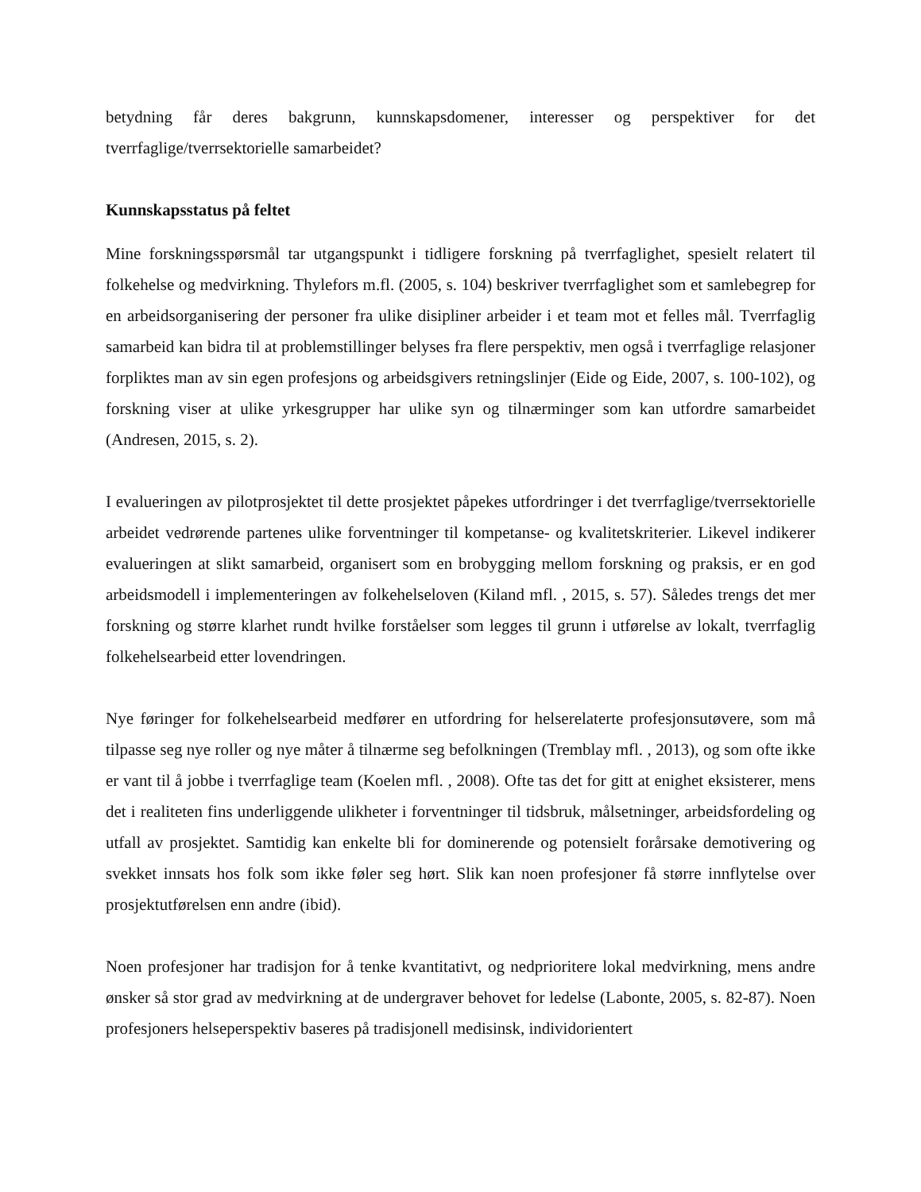betydning får deres bakgrunn, kunnskapsdomener, interesser og perspektiver for det tverrfaglige/tverrsektorielle samarbeidet?
Kunnskapsstatus på feltet
Mine forskningsspørsmål tar utgangspunkt i tidligere forskning på tverrfaglighet, spesielt relatert til folkehelse og medvirkning. Thylefors m.fl. (2005, s. 104) beskriver tverrfaglighet som et samlebegrep for en arbeidsorganisering der personer fra ulike disipliner arbeider i et team mot et felles mål. Tverrfaglig samarbeid kan bidra til at problemstillinger belyses fra flere perspektiv, men også i tverrfaglige relasjoner forpliktes man av sin egen profesjons og arbeidsgivers retningslinjer (Eide og Eide, 2007, s. 100-102), og forskning viser at ulike yrkesgrupper har ulike syn og tilnærminger som kan utfordre samarbeidet (Andresen, 2015, s. 2).
I evalueringen av pilotprosjektet til dette prosjektet påpekes utfordringer i det tverrfaglige/tverrsektorielle arbeidet vedrørende partenes ulike forventninger til kompetanse- og kvalitetskriterier. Likevel indikerer evalueringen at slikt samarbeid, organisert som en brobygging mellom forskning og praksis, er en god arbeidsmodell i implementeringen av folkehelseloven (Kiland mfl. , 2015, s. 57). Således trengs det mer forskning og større klarhet rundt hvilke forståelser som legges til grunn i utførelse av lokalt, tverrfaglig folkehelsearbeid etter lovendringen.
Nye føringer for folkehelsearbeid medfører en utfordring for helserelaterte profesjonsutøvere, som må tilpasse seg nye roller og nye måter å tilnærme seg befolkningen (Tremblay mfl. , 2013), og som ofte ikke er vant til å jobbe i tverrfaglige team (Koelen mfl. , 2008). Ofte tas det for gitt at enighet eksisterer, mens det i realiteten fins underliggende ulikheter i forventninger til tidsbruk, målsetninger, arbeidsfordeling og utfall av prosjektet. Samtidig kan enkelte bli for dominerende og potensielt forårsake demotivering og svekket innsats hos folk som ikke føler seg hørt. Slik kan noen profesjoner få større innflytelse over prosjektutførelsen enn andre (ibid).
Noen profesjoner har tradisjon for å tenke kvantitativt, og nedprioritere lokal medvirkning, mens andre ønsker så stor grad av medvirkning at de undergraver behovet for ledelse (Labonte, 2005, s. 82-87). Noen profesjoners helseperspektiv baseres på tradisjonell medisinsk, individorientert